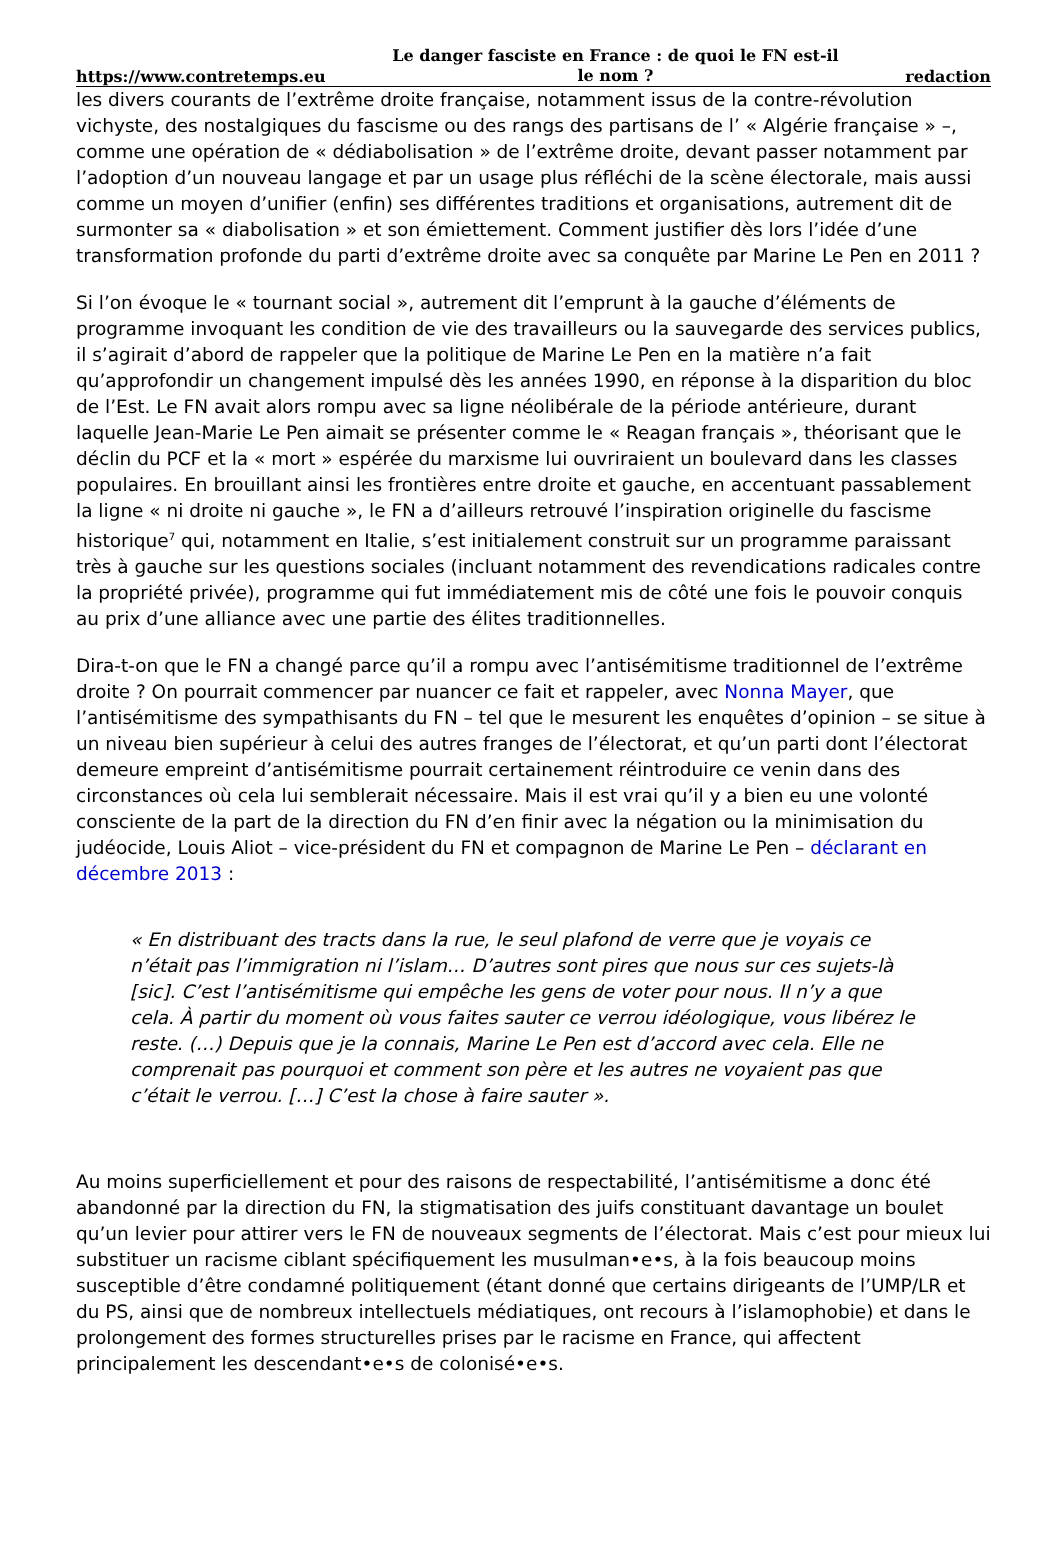https://www.contretemps.eu Le danger fasciste en France : de quoi le FN est-il le nom ? redaction
les divers courants de l’extrême droite française, notamment issus de la contre-révolution vichyste, des nostalgiques du fascisme ou des rangs des partisans de l’ « Algérie française » –, comme une opération de « dédiabolisation » de l’extrême droite, devant passer notamment par l’adoption d’un nouveau langage et par un usage plus réfléchi de la scène électorale, mais aussi comme un moyen d’unifier (enfin) ses différentes traditions et organisations, autrement dit de surmonter sa « diabolisation » et son émiettement. Comment justifier dès lors l’idée d’une transformation profonde du parti d’extrême droite avec sa conquête par Marine Le Pen en 2011 ?
Si l’on évoque le « tournant social », autrement dit l’emprunt à la gauche d’éléments de programme invoquant les condition de vie des travailleurs ou la sauvegarde des services publics, il s’agirait d’abord de rappeler que la politique de Marine Le Pen en la matière n’a fait qu’approfondir un changement impulsé dès les années 1990, en réponse à la disparition du bloc de l’Est. Le FN avait alors rompu avec sa ligne néolibérale de la période antérieure, durant laquelle Jean-Marie Le Pen aimait se présenter comme le « Reagan français », théorisant que le déclin du PCF et la « mort » espérée du marxisme lui ouvriraient un boulevard dans les classes populaires. En brouillant ainsi les frontières entre droite et gauche, en accentuant passablement la ligne « ni droite ni gauche », le FN a d’ailleurs retrouvé l’inspiration originelle du fascisme historique<sup>7</sup> qui, notamment en Italie, s’est initialement construit sur un programme paraissant très à gauche sur les questions sociales (incluant notamment des revendications radicales contre la propriété privée), programme qui fut immédiatement mis de côté une fois le pouvoir conquis au prix d’une alliance avec une partie des élites traditionnelles.
Dira-t-on que le FN a changé parce qu’il a rompu avec l’antisémitisme traditionnel de l’extrême droite ? On pourrait commencer par nuancer ce fait et rappeler, avec Nonna Mayer, que l’antisémitisme des sympathisants du FN – tel que le mesurent les enquêtes d’opinion – se situe à un niveau bien supérieur à celui des autres franges de l’électorat, et qu’un parti dont l’électorat demeure empreint d’antisémitisme pourrait certainement réintroduire ce venin dans des circonstances où cela lui semblerait nécessaire. Mais il est vrai qu’il y a bien eu une volonté consciente de la part de la direction du FN d’en finir avec la négation ou la minimisation du judéocide, Louis Aliot – vice-président du FN et compagnon de Marine Le Pen – déclarant en décembre 2013 :
« En distribuant des tracts dans la rue, le seul plafond de verre que je voyais ce n’était pas l’immigration ni l’islam… D’autres sont pires que nous sur ces sujets-là [sic]. C’est l’antisémitisme qui empêche les gens de voter pour nous. Il n’y a que cela. À partir du moment où vous faites sauter ce verrou idéologique, vous libérez le reste. (…) Depuis que je la connais, Marine Le Pen est d’accord avec cela. Elle ne comprenait pas pourquoi et comment son père et les autres ne voyaient pas que c’était le verrou. […] C’est la chose à faire sauter ».
Au moins superficiellement et pour des raisons de respectabilité, l’antisémitisme a donc été abandonné par la direction du FN, la stigmatisation des juifs constituant davantage un boulet qu’un levier pour attirer vers le FN de nouveaux segments de l’électorat. Mais c’est pour mieux lui substituer un racisme ciblant spécifiquement les musulman•e•s, à la fois beaucoup moins susceptible d’être condamné politiquement (étant donné que certains dirigeants de l’UMP/LR et du PS, ainsi que de nombreux intellectuels médiatiques, ont recours à l’islamophobie) et dans le prolongement des formes structurelles prises par le racisme en France, qui affectent principalement les descendant•e•s de colonisé•e•s.